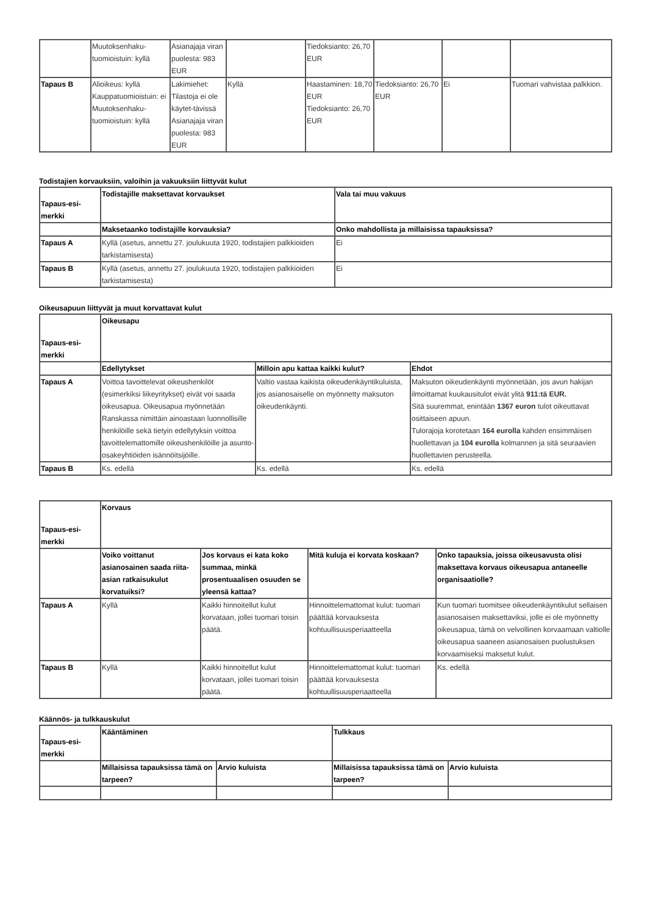| | Muutoksenhaku-tuomioistuin: kyllä | Asianajaja viran puolesta: 983 EUR | | Tiedoksianto: 26,70 EUR | | | |
| Tapaus B | Alioikeus: kyllä Kauppatuomioistuin: ei Muutoksenhaku-tuomioistuin: kyllä | Lakimiehet: Tilastoja ei ole käytet-tävissä Asianajaja viran puolesta: 983 EUR | Kyllä | Haastaminen: 18,70 EUR Tiedoksianto: 26,70 EUR | Tiedoksianto: 26,70 EUR | Ei | Tuomari vahvistaa palkkion. |
Todistajien korvauksiin, valoihin ja vakuuksiin liittyvät kulut
| Tapaus-esi-merkki | Todistajille maksettavat korvaukset | Vala tai muu vakuus |
| --- | --- | --- |
| | Maksetaanko todistajille korvauksia? | Onko mahdollista ja millaisissa tapauksissa? |
| Tapaus A | Kyllä (asetus, annettu 27. joulukuuta 1920, todistajien palkkioiden tarkistamisesta) | Ei |
| Tapaus B | Kyllä (asetus, annettu 27. joulukuuta 1920, todistajien palkkioiden tarkistamisesta) | Ei |
Oikeusapuun liittyvät ja muut korvattavat kulut
| Tapaus-esi-merkki | Oikeusapu | | |
| --- | --- | --- | --- |
| | Edellytykset | Milloin apu kattaa kaikki kulut? | Ehdot |
| Tapaus A | Voittoa tavoittelevat oikeushenkilöt (esimerkiksi liikeyritykset) eivät voi saada oikeusapua. Oikeusapua myönnetään Ranskassa nimittäin ainoastaan luonnollisille henkilöille sekä tietyin edellytyksin voittoa tavoittelemattomille oikeushenkilöille ja asunto-osakeyhtiöiden isännöitsijöille. | Valtio vastaa kaikista oikeudenkäyntikuluista, jos asianosaiselle on myönnetty maksuton oikeudenkäynti. | Maksuton oikeudenkäynti myönnetään, jos avun hakijan ilmoittamat kuukausitulot eivät ylitä 911:tä EUR. Sitä suuremmat, enintään 1367 euron tulot oikeuttavat osittaiseen apuun. Tulorajoja korotetaan 164 eurolla kahden ensimmäisen huollettavan ja 104 eurolla kolmannen ja sitä seuraavien huollettavien perusteella. |
| Tapaus B | Ks. edellä | Ks. edellä | Ks. edellä |
| Tapaus-esi-merkki | Korvaus | | | |
| --- | --- | --- | --- | --- |
| | Voiko voittanut asianosainen saada riita-asian ratkaisukulut korvatuiksi? | Jos korvaus ei kata koko summaa, minkä prosentuaalisen osuuden se yleensä kattaa? | Mitä kuluja ei korvata koskaan? | Onko tapauksia, joissa oikeusavusta olisi maksettava korvaus oikeusapua antaneelle organisaatiolle? |
| Tapaus A | Kyllä | Kaikki hinnoitellut kulut korvataan, jollei tuomari toisin päätä. | Hinnoittelemattomat kulut: tuomari päättää korvauksesta kohtuullisuusperiaatteella | Kun tuomari tuomitsee oikeudenkäyntikulut sellaisen asianosaisen maksettaviksi, jolle ei ole myönnetty oikeusapua, tämä on velvollinen korvaamaan valtiolle oikeusapua saaneen asianosaisen puolustuksen korvaamiseksi maksetut kulut. |
| Tapaus B | Kyllä | Kaikki hinnoitellut kulut korvataan, jollei tuomari toisin päätä. | Hinnoittelemattomat kulut: tuomari päättää korvauksesta kohtuullisuusperiaatteella | Ks. edellä |
Käännös- ja tulkkauskulut
| Tapaus-esi-merkki | Kääntäminen | | Tulkkaus | |
| --- | --- | --- | --- | --- |
| | Millaisissa tapauksissa tämä on tarpeen? | Arvio kuluista | Millaisissa tapauksissa tämä on tarpeen? | Arvio kuluista |